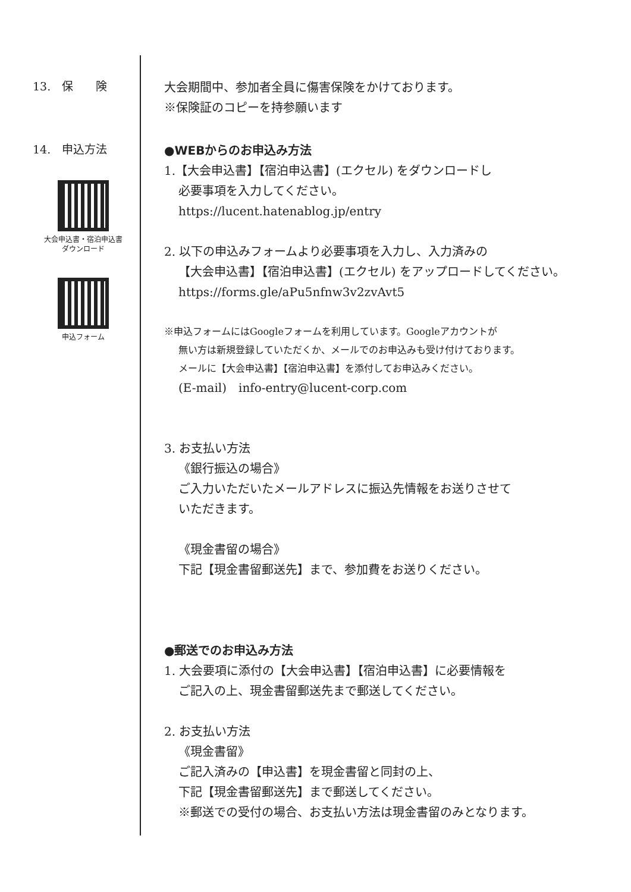13.　保　　険
大会期間中、参加者全員に傷害保険をかけております。
※保険証のコピーを持参願います
14.　申込方法
大会申込書・宿泊申込書
ダウンロード
申込フォーム
●WEBからのお申込み方法
1.【大会申込書】【宿泊申込書】(エクセル) をダウンロードし
必要事項を入力してください。
https://lucent.hatenablog.jp/entry
2. 以下の申込みフォームより必要事項を入力し、入力済みの
【大会申込書】【宿泊申込書】(エクセル) をアップロードしてください。
https://forms.gle/aPu5nfnw3v2zvAvt5
※申込フォームにはGoogleフォームを利用しています。Googleアカウントが
無い方は新規登録していただくか、メールでのお申込みも受け付けております。
メールに【大会申込書】【宿泊申込書】を添付してお申込みください。
(E-mail)　info-entry@lucent-corp.com
3. お支払い方法
《銀行振込の場合》
ご入力いただいたメールアドレスに振込先情報をお送りさせて
いただきます。
《現金書留の場合》
下記【現金書留郵送先】まで、参加費をお送りください。
●郵送でのお申込み方法
1. 大会要項に添付の【大会申込書】【宿泊申込書】に必要情報を
ご記入の上、現金書留郵送先まで郵送してください。
2. お支払い方法
《現金書留》
ご記入済みの【申込書】を現金書留と同封の上、
下記【現金書留郵送先】まで郵送してください。
※郵送での受付の場合、お支払い方法は現金書留のみとなります。